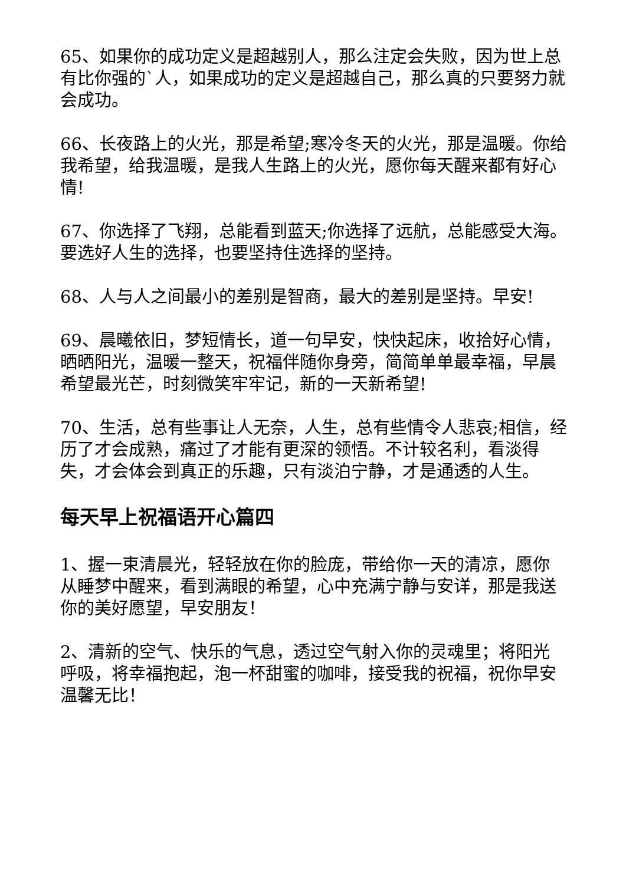65、如果你的成功定义是超越别人，那么注定会失败，因为世上总有比你强的`人，如果成功的定义是超越自己，那么真的只要努力就会成功。
66、长夜路上的火光，那是希望;寒冷冬天的火光，那是温暖。你给我希望，给我温暖，是我人生路上的火光，愿你每天醒来都有好心情!
67、你选择了飞翔，总能看到蓝天;你选择了远航，总能感受大海。要选好人生的选择，也要坚持住选择的坚持。
68、人与人之间最小的差别是智商，最大的差别是坚持。早安!
69、晨曦依旧，梦短情长，道一句早安，快快起床，收拾好心情，晒晒阳光，温暖一整天，祝福伴随你身旁，简简单单最幸福，早晨希望最光芒，时刻微笑牢牢记，新的一天新希望!
70、生活，总有些事让人无奈，人生，总有些情令人悲哀;相信，经历了才会成熟，痛过了才能有更深的领悟。不计较名利，看淡得失，才会体会到真正的乐趣，只有淡泊宁静，才是通透的人生。
每天早上祝福语开心篇四
1、握一束清晨光，轻轻放在你的脸庞，带给你一天的清凉，愿你从睡梦中醒来，看到满眼的希望，心中充满宁静与安详，那是我送你的美好愿望，早安朋友！
2、清新的空气、快乐的气息，透过空气射入你的灵魂里；将阳光呼吸，将幸福抱起，泡一杯甜蜜的咖啡，接受我的祝福，祝你早安温馨无比！